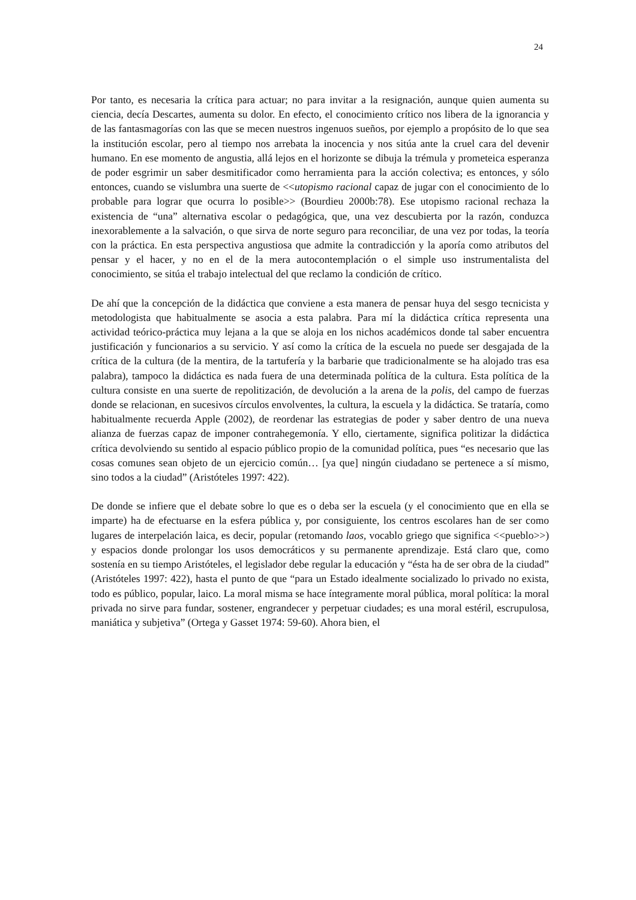24
Por tanto, es necesaria la crítica para actuar; no para invitar a la resignación, aunque quien aumenta su ciencia, decía Descartes, aumenta su dolor. En efecto, el conocimiento crítico nos libera de la ignorancia y de las fantasmagorías con las que se mecen nuestros ingenuos sueños, por ejemplo a propósito de lo que sea la institución escolar, pero al tiempo nos arrebata la inocencia y nos sitúa ante la cruel cara del devenir humano. En ese momento de angustia, allá lejos en el horizonte se dibuja la trémula y prometeica esperanza de poder esgrimir un saber desmitificador como herramienta para la acción colectiva; es entonces, y sólo entonces, cuando se vislumbra una suerte de <<utopismo racional capaz de jugar con el conocimiento de lo probable para lograr que ocurra lo posible>> (Bourdieu 2000b:78). Ese utopismo racional rechaza la existencia de “una” alternativa escolar o pedagógica, que, una vez descubierta por la razón, conduzca inexorablemente a la salvación, o que sirva de norte seguro para reconciliar, de una vez por todas, la teoría con la práctica. En esta perspectiva angustiosa que admite la contradicción y la aporía como atributos del pensar y el hacer, y no en el de la mera autocontemplación o el simple uso instrumentalista del conocimiento, se sitúa el trabajo intelectual del que reclamo la condición de crítico.
De ahí que la concepción de la didáctica que conviene a esta manera de pensar huya del sesgo tecnicista y metodologista que habitualmente se asocia a esta palabra. Para mí la didáctica crítica representa una actividad teórico-práctica muy lejana a la que se aloja en los nichos académicos donde tal saber encuentra justificación y funcionarios a su servicio. Y así como la crítica de la escuela no puede ser desgajada de la crítica de la cultura (de la mentira, de la tartufería y la barbarie que tradicionalmente se ha alojado tras esa palabra), tampoco la didáctica es nada fuera de una determinada política de la cultura. Esta política de la cultura consiste en una suerte de repolitización, de devolución a la arena de la polis, del campo de fuerzas donde se relacionan, en sucesivos círculos envolventes, la cultura, la escuela y la didáctica. Se trataría, como habitualmente recuerda Apple (2002), de reordenar las estrategias de poder y saber dentro de una nueva alianza de fuerzas capaz de imponer contrahegemonía. Y ello, ciertamente, significa politizar la didáctica crítica devolviendo su sentido al espacio público propio de la comunidad política, pues “es necesario que las cosas comunes sean objeto de un ejercicio común… [ya que] ningún ciudadano se pertenece a sí mismo, sino todos a la ciudad” (Aristóteles 1997: 422).
De donde se infiere que el debate sobre lo que es o deba ser la escuela (y el conocimiento que en ella se imparte) ha de efectuarse en la esfera pública y, por consiguiente, los centros escolares han de ser como lugares de interpelación laica, es decir, popular (retomando laos, vocablo griego que significa <<pueblo>>) y espacios donde prolongar los usos democráticos y su permanente aprendizaje. Está claro que, como sostenía en su tiempo Aristóteles, el legislador debe regular la educación y “ésta ha de ser obra de la ciudad” (Aristóteles 1997: 422), hasta el punto de que “para un Estado idealmente socializado lo privado no exista, todo es público, popular, laico. La moral misma se hace íntegramente moral pública, moral política: la moral privada no sirve para fundar, sostener, engrandecer y perpetuar ciudades; es una moral estéril, escrupulosa, maniática y subjetiva” (Ortega y Gasset 1974: 59-60). Ahora bien, el